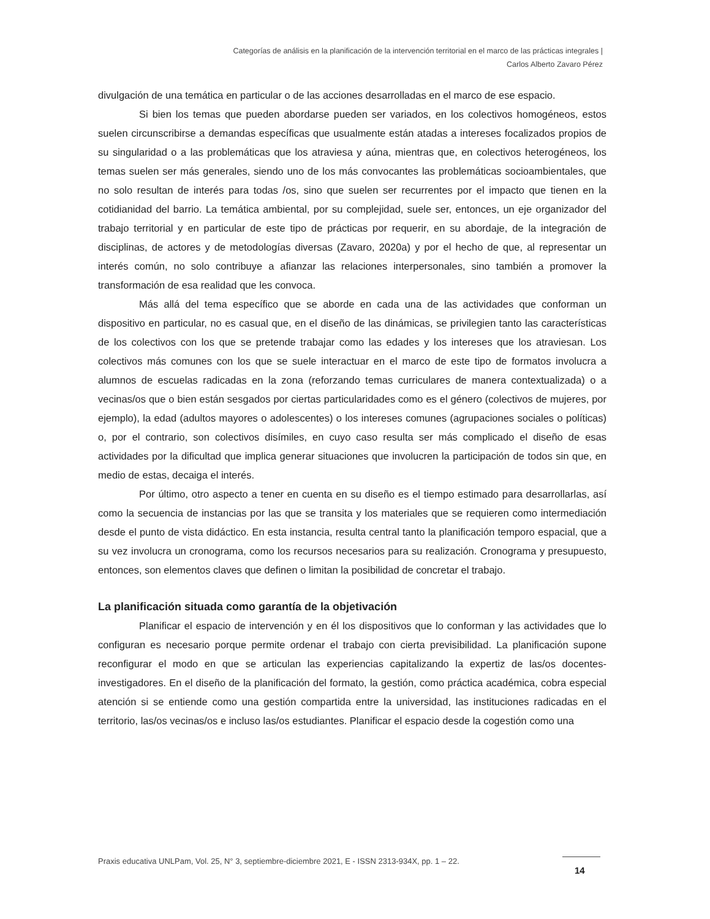Categorías de análisis en la planificación de la intervención territorial en el marco de las prácticas integrales |
Carlos Alberto Zavaro Pérez
divulgación de una temática en particular o de las acciones desarrolladas en el marco de ese espacio.
Si bien los temas que pueden abordarse pueden ser variados, en los colectivos homogéneos, estos suelen circunscribirse a demandas específicas que usualmente están atadas a intereses focalizados propios de su singularidad o a las problemáticas que los atraviesa y aúna, mientras que, en colectivos heterogéneos, los temas suelen ser más generales, siendo uno de los más convocantes las problemáticas socioambientales, que no solo resultan de interés para todas /os, sino que suelen ser recurrentes por el impacto que tienen en la cotidianidad del barrio. La temática ambiental, por su complejidad, suele ser, entonces, un eje organizador del trabajo territorial y en particular de este tipo de prácticas por requerir, en su abordaje, de la integración de disciplinas, de actores y de metodologías diversas (Zavaro, 2020a) y por el hecho de que, al representar un interés común, no solo contribuye a afianzar las relaciones interpersonales, sino también a promover la transformación de esa realidad que les convoca.
Más allá del tema específico que se aborde en cada una de las actividades que conforman un dispositivo en particular, no es casual que, en el diseño de las dinámicas, se privilegien tanto las características de los colectivos con los que se pretende trabajar como las edades y los intereses que los atraviesan. Los colectivos más comunes con los que se suele interactuar en el marco de este tipo de formatos involucra a alumnos de escuelas radicadas en la zona (reforzando temas curriculares de manera contextualizada) o a vecinas/os que o bien están sesgados por ciertas particularidades como es el género (colectivos de mujeres, por ejemplo), la edad (adultos mayores o adolescentes) o los intereses comunes (agrupaciones sociales o políticas) o, por el contrario, son colectivos disímiles, en cuyo caso resulta ser más complicado el diseño de esas actividades por la dificultad que implica generar situaciones que involucren la participación de todos sin que, en medio de estas, decaiga el interés.
Por último, otro aspecto a tener en cuenta en su diseño es el tiempo estimado para desarrollarlas, así como la secuencia de instancias por las que se transita y los materiales que se requieren como intermediación desde el punto de vista didáctico. En esta instancia, resulta central tanto la planificación temporo espacial, que a su vez involucra un cronograma, como los recursos necesarios para su realización. Cronograma y presupuesto, entonces, son elementos claves que definen o limitan la posibilidad de concretar el trabajo.
La planificación situada como garantía de la objetivación
Planificar el espacio de intervención y en él los dispositivos que lo conforman y las actividades que lo configuran es necesario porque permite ordenar el trabajo con cierta previsibilidad. La planificación supone reconfigurar el modo en que se articulan las experiencias capitalizando la expertiz de las/os docentes-investigadores. En el diseño de la planificación del formato, la gestión, como práctica académica, cobra especial atención si se entiende como una gestión compartida entre la universidad, las instituciones radicadas en el territorio, las/os vecinas/os e incluso las/os estudiantes. Planificar el espacio desde la cogestión como una
Praxis educativa UNLPam, Vol. 25, N° 3, septiembre-diciembre 2021, E - ISSN 2313-934X, pp. 1 – 22.
14